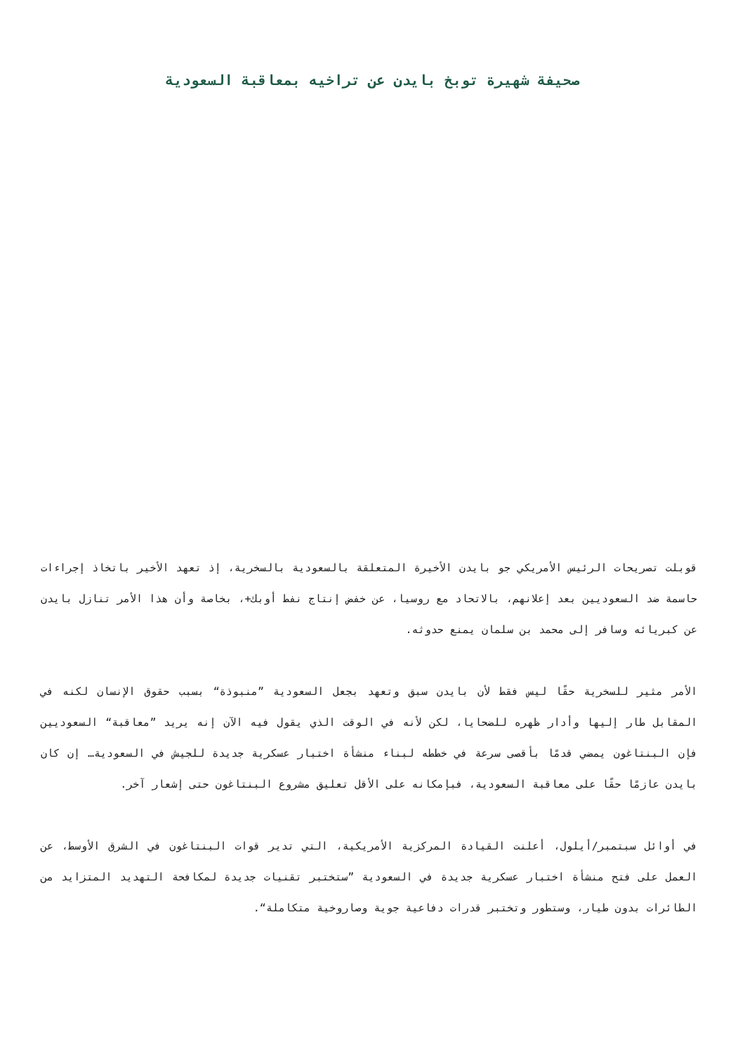صحيفة شهيرة توبخ بايدن عن تراخيه بمعاقبة السعودية
قوبلت تصريحات الرئيس الأمريكي جو بايدن الأخيرة المتعلقة بالسعودية بالسخرية، إذ تعهد الأخير باتخاذ إجراءات حاسمة ضد السعوديين بعد إعلانهم، بالاتحاد مع روسيا، عن خفض إنتاج نفط أوبك+، بخاصة وأن هذا الأمر تنازل بايدن عن كبريائه وسافر إلى محمد بن سلمان يمنع حدوثه.
الأمر مثير للسخرية حقًا ليس فقط لأن بايدن سبق وتعهد بجعل السعودية ”منبوذة“ بسبب حقوق الإنسان لكنه في المقابل طار إليها وأدار ظهره للضحايا، لكن لأنه في الوقت الذي يقول فيه الآن إنه يريد ”معاقبة“ السعوديين فإن البنتاغون يمضي قدمًا بأقصى سرعة في خططه لبناء منشأة اختبار عسكرية جديدة للجيش في السعودية… إن كان بايدن عازمًا حقًا على معاقبة السعودية، فبإمكانه على الأقل تعليق مشروع البنتاغون حتى إشعار آخر.
في أوائل سبتمبر/أيلول، أعلنت القيادة المركزية الأمريكية، التي تدير قوات البنتاغون في الشرق الأوسط، عن العمل على فتح منشأة اختبار عسكرية جديدة في السعودية ”ستختبر تقنيات جديدة لمكافحة التهديد المتزايد من الطائرات بدون طيار، وستطور وتختبر قدرات دفاعية جوية وصاروخية متكاملة“.